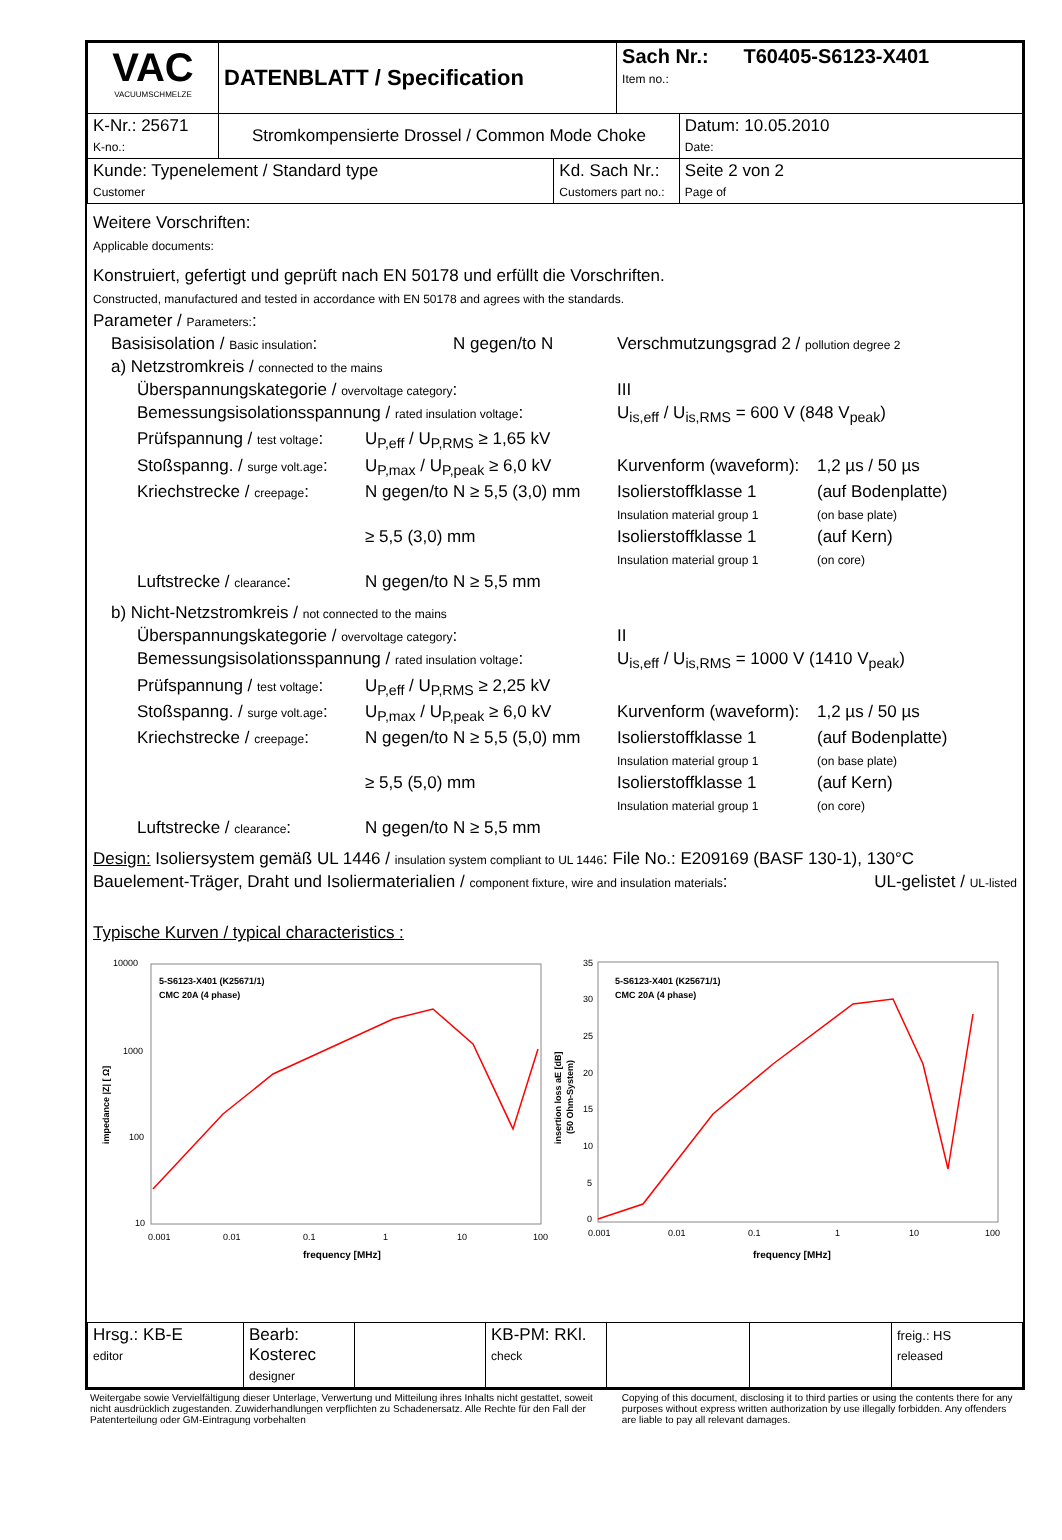| VAC VACUUMSCHMELZE | DATENBLATT / Specification | | Sach Nr.: T60405-S6123-X401 Item no.: | |
| K-Nr.: 25671 K-no.: | Stromkompensierte Drossel / Common Mode Choke | | | Datum: 10.05.2010 Date: |
| Kunde: Typenelement / Standard type Customer | | Kd. Sach Nr.: Customers part no.: | | Seite 2 von 2 Page of |
Weitere Vorschriften:
Applicable documents:
Konstruiert, gefertigt und geprüft nach EN 50178 und erfüllt die Vorschriften.
Constructed, manufactured and tested in accordance with EN 50178 and agrees with the standards.
Parameter / Parameters::
Basisisolation / Basic insulation: N gegen/to N Verschmutzungsgrad 2 / pollution degree 2
a) Netzstromkreis / connected to the mains
Überspannungskategorie / overvoltage category: III
Bemessungsisolationsspannung / rated insulation voltage: U<sub>is,eff</sub> / U<sub>is,RMS</sub> = 600 V (848 V<sub>peak</sub>)
Prüfspannung / test voltage: U<sub>P,eff</sub> / U<sub>P,RMS</sub> ≥ 1,65 kV
Stoßspanng. / surge volt.age: U<sub>P,max</sub> / U<sub>P,peak</sub> ≥ 6,0 kV Kurvenform (waveform): 1,2 µs / 50 µs
Kriechstrecke / creepage: N gegen/to N ≥ 5,5 (3,0) mm Isolierstoffklasse 1
Insulation material group 1 (auf Bodenplatte)
(on base plate)
≥ 5,5 (3,0) mm Isolierstoffklasse 1
Insulation material group 1 (auf Kern)
(on core)
Luftstrecke / clearance: N gegen/to N ≥ 5,5 mm
b) Nicht-Netzstromkreis / not connected to the mains
Überspannungskategorie / overvoltage category: II
Bemessungsisolationsspannung / rated insulation voltage: U<sub>is,eff</sub> / U<sub>is,RMS</sub> = 1000 V (1410 V<sub>peak</sub>)
Prüfspannung / test voltage: U<sub>P,eff</sub> / U<sub>P,RMS</sub> ≥ 2,25 kV
Stoßspanng. / surge volt.age: U<sub>P,max</sub> / U<sub>P,peak</sub> ≥ 6,0 kV Kurvenform (waveform): 1,2 µs / 50 µs
Kriechstrecke / creepage: N gegen/to N ≥ 5,5 (5,0) mm Isolierstoffklasse 1
Insulation material group 1 (auf Bodenplatte)
(on base plate)
≥ 5,5 (5,0) mm Isolierstoffklasse 1
Insulation material group 1 (auf Kern)
(on core)
Luftstrecke / clearance: N gegen/to N ≥ 5,5 mm
Design: Isoliersystem gemäß UL 1446 / insulation system compliant to UL 1446: File No.: E209169 (BASF 130-1), 130°C
Bauelement-Träger, Draht und Isoliermaterialien / component fixture, wire and insulation materials: UL-gelistet / UL-listed
Typische Kurven / typical characteristics :
10000
1000
100
10
0.001
0.01
0.1
1
10
100
frequency [MHz]
impedance |Z| [ Ω]
5-S6123-X401 (K25671/1)
CMC 20A (4 phase)
35
30
25
20
15
10
5
0
0.001
0.01
0.1
1
10
100
frequency [MHz]
insertion loss aE [dB]
(50 Ohm-System)
5-S6123-X401 (K25671/1)
CMC 20A (4 phase)
| Hrsg.: KB-E editor | Bearb: Kosterec designer | | KB-PM: RKl. check | | | freig.: HS released |
Weitergabe sowie Vervielfältigung dieser Unterlage, Verwertung und Mitteilung ihres Inhalts nicht gestattet, soweit nicht ausdrücklich zugestanden. Zuwiderhandlungen verpflichten zu Schadenersatz. Alle Rechte für den Fall der Patenterteilung oder GM-Eintragung vorbehalten
Copying of this document, disclosing it to third parties or using the contents there for any purposes without express written authorization by use illegally forbidden. Any offenders are liable to pay all relevant damages.